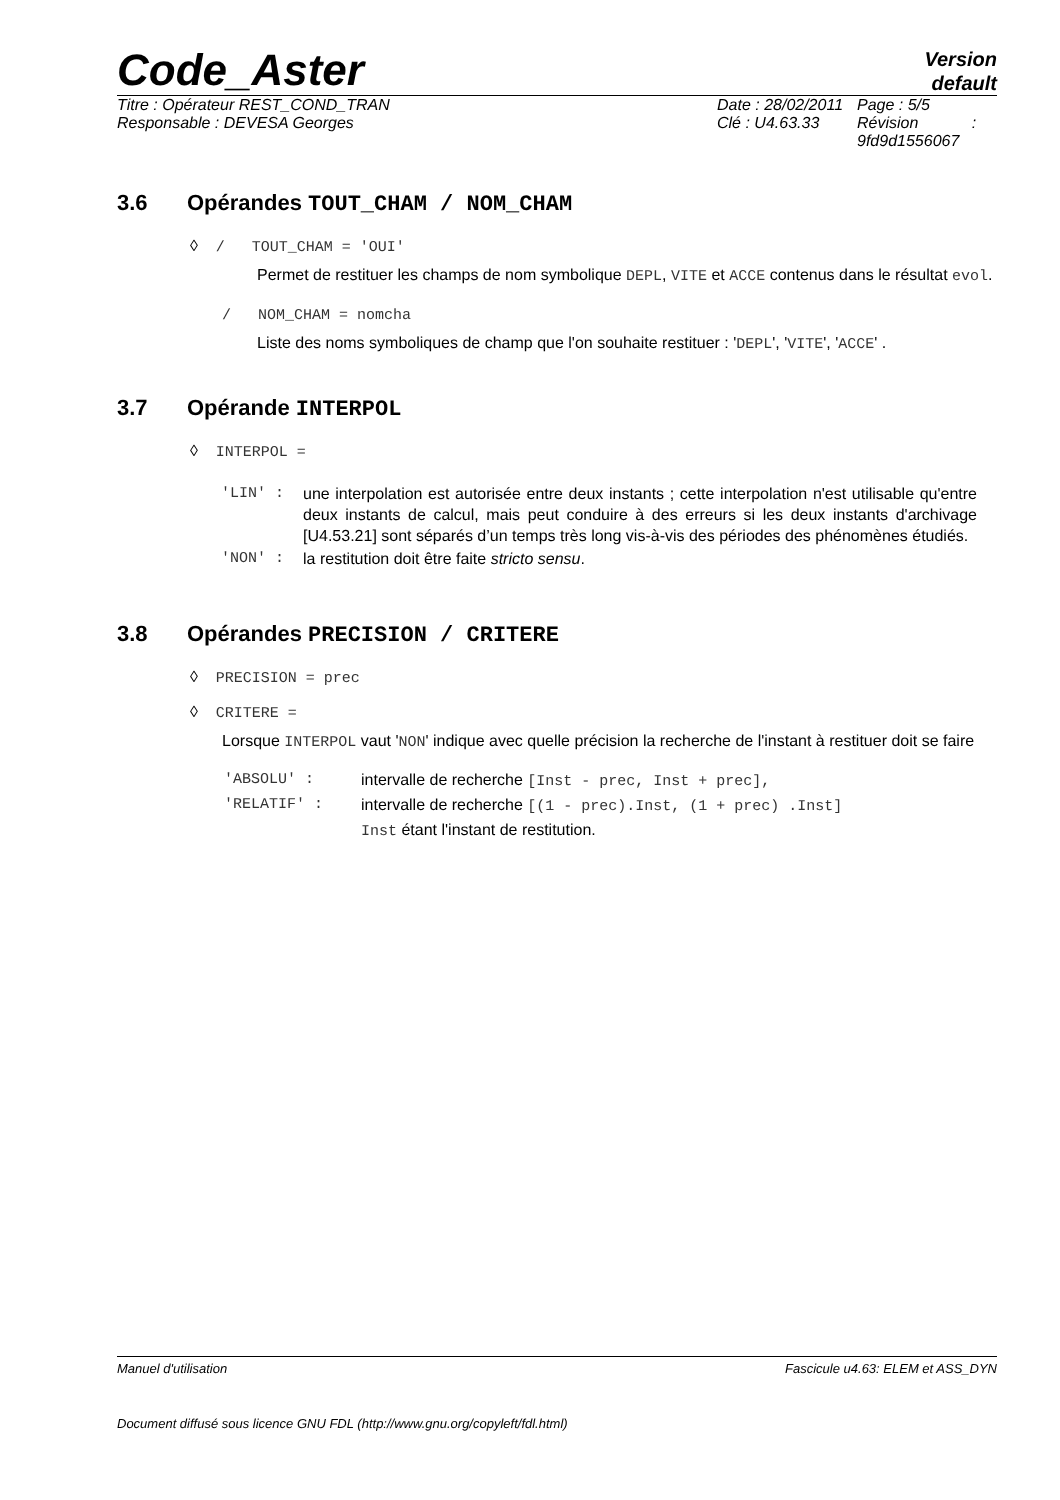Code_Aster
Version
default
Titre : Opérateur REST_COND_TRAN
Responsable : DEVESA Georges
Date : 28/02/2011
Clé : U4.63.33
Page : 5/5
Révision :
9fd9d1556067
3.6 Opérandes TOUT_CHAM / NOM_CHAM
◊ / TOUT_CHAM = 'OUI'
Permet de restituer les champs de nom symbolique DEPL, VITE et ACCE contenus dans le résultat evol.
/ NOM_CHAM = nomcha
Liste des noms symboliques de champ que l'on souhaite restituer : 'DEPL', 'VITE', 'ACCE' .
3.7 Opérande INTERPOL
◊ INTERPOL =
| 'LIN' : | une interpolation est autorisée entre deux instants ; cette interpolation n'est utilisable qu'entre deux instants de calcul, mais peut conduire à des erreurs si les deux instants d'archivage [U4.53.21] sont séparés d’un temps très long vis-à-vis des périodes des phénomènes étudiés. |
| 'NON' : | la restitution doit être faite stricto sensu . |
3.8 Opérandes PRECISION / CRITERE
◊ PRECISION = prec
◊ CRITERE =
Lorsque INTERPOL vaut 'NON' indique avec quelle précision la recherche de l'instant à restituer doit se faire
| 'ABSOLU' : | intervalle de recherche [Inst - prec, Inst + prec], |
| 'RELATIF' : | intervalle de recherche [(1 - prec).Inst, (1 + prec) .Inst] |
| | Inst étant l'instant de restitution. |
Manuel d'utilisation Fascicule u4.63: ELEM et ASS_DYN
Document diffusé sous licence GNU FDL (http://www.gnu.org/copyleft/fdl.html)